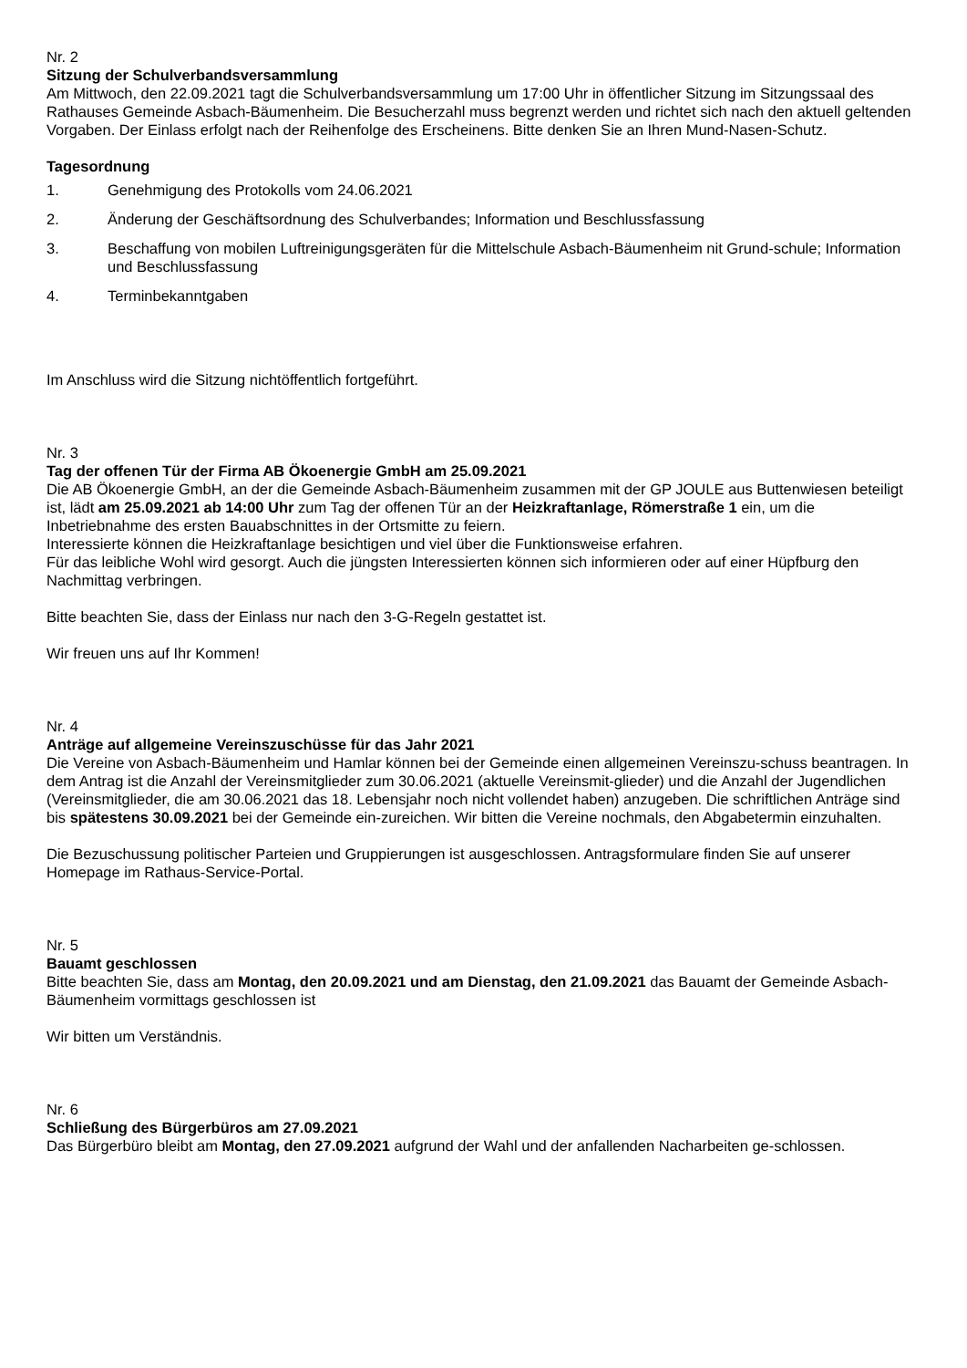Nr. 2
Sitzung der Schulverbandsversammlung
Am Mittwoch, den 22.09.2021 tagt die Schulverbandsversammlung um 17:00 Uhr in öffentlicher Sitzung im Sitzungssaal des Rathauses Gemeinde Asbach-Bäumenheim. Die Besucherzahl muss begrenzt werden und richtet sich nach den aktuell geltenden Vorgaben. Der Einlass erfolgt nach der Reihenfolge des Erscheinens. Bitte denken Sie an Ihren Mund-Nasen-Schutz.
Tagesordnung
1. Genehmigung des Protokolls vom 24.06.2021
2. Änderung der Geschäftsordnung des Schulverbandes; Information und Beschlussfassung
3. Beschaffung von mobilen Luftreinigungsgeräten für die Mittelschule Asbach-Bäumenheim nit Grund-schule; Information und Beschlussfassung
4. Terminbekanntgaben
Im Anschluss wird die Sitzung nichtöffentlich fortgeführt.
Nr. 3
Tag der offenen Tür der Firma AB Ökoenergie GmbH am 25.09.2021
Die AB Ökoenergie GmbH, an der die Gemeinde Asbach-Bäumenheim zusammen mit der GP JOULE aus Buttenwiesen beteiligt ist, lädt am 25.09.2021 ab 14:00 Uhr zum Tag der offenen Tür an der Heizkraftanlage, Römerstraße 1 ein, um die Inbetriebnahme des ersten Bauabschnittes in der Ortsmitte zu feiern.
Interessierte können die Heizkraftanlage besichtigen und viel über die Funktionsweise erfahren.
Für das leibliche Wohl wird gesorgt. Auch die jüngsten Interessierten können sich informieren oder auf einer Hüpfburg den Nachmittag verbringen.
Bitte beachten Sie, dass der Einlass nur nach den 3-G-Regeln gestattet ist.
Wir freuen uns auf Ihr Kommen!
Nr. 4
Anträge auf allgemeine Vereinszuschüsse für das Jahr 2021
Die Vereine von Asbach-Bäumenheim und Hamlar können bei der Gemeinde einen allgemeinen Vereinszu-schuss beantragen. In dem Antrag ist die Anzahl der Vereinsmitglieder zum 30.06.2021 (aktuelle Vereinsmit-glieder) und die Anzahl der Jugendlichen (Vereinsmitglieder, die am 30.06.2021 das 18. Lebensjahr noch nicht vollendet haben) anzugeben. Die schriftlichen Anträge sind bis spätestens 30.09.2021 bei der Gemeinde ein-zureichen. Wir bitten die Vereine nochmals, den Abgabetermin einzuhalten.
Die Bezuschussung politischer Parteien und Gruppierungen ist ausgeschlossen. Antragsformulare finden Sie auf unserer Homepage im Rathaus-Service-Portal.
Nr. 5
Bauamt geschlossen
Bitte beachten Sie, dass am Montag, den 20.09.2021 und am Dienstag, den 21.09.2021 das Bauamt der Gemeinde Asbach-Bäumenheim vormittags geschlossen ist
Wir bitten um Verständnis.
Nr. 6
Schließung des Bürgerbüros am 27.09.2021
Das Bürgerbüro bleibt am Montag, den 27.09.2021 aufgrund der Wahl und der anfallenden Nacharbeiten ge-schlossen.